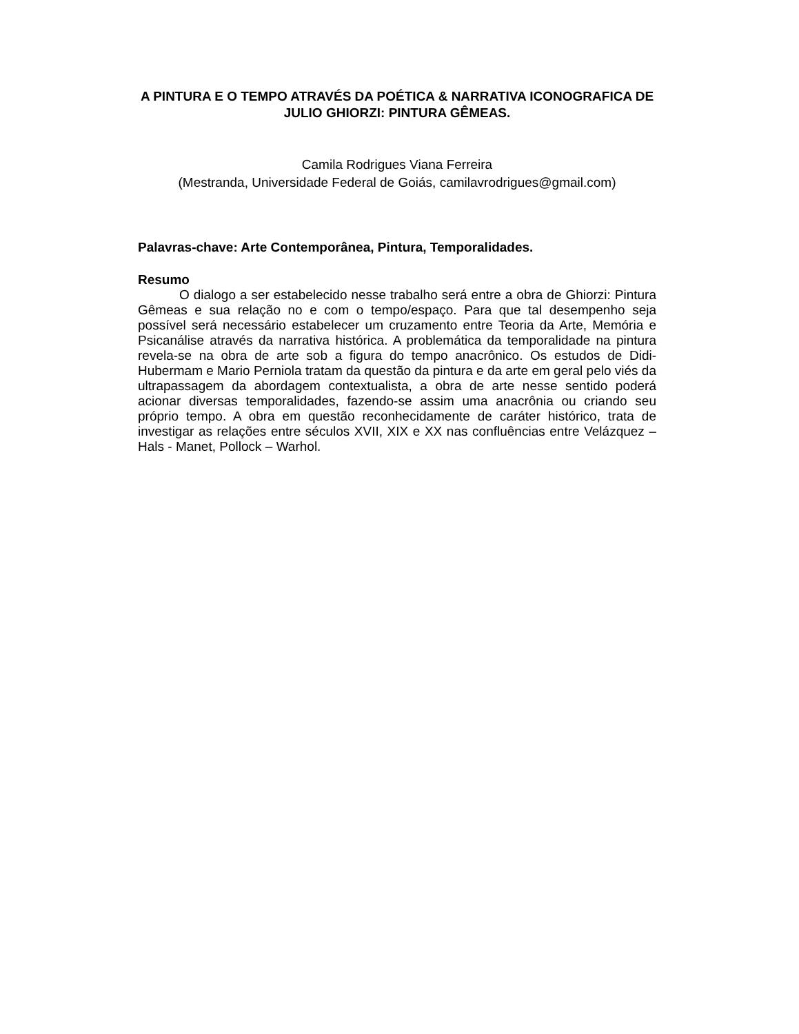A PINTURA E O TEMPO ATRAVÉS DA POÉTICA & NARRATIVA ICONOGRAFICA DE JULIO GHIORZI: PINTURA GÊMEAS.
Camila Rodrigues Viana Ferreira
(Mestranda, Universidade Federal de Goiás, camilavrodrigues@gmail.com)
Palavras-chave: Arte Contemporânea, Pintura, Temporalidades.
Resumo
O dialogo a ser estabelecido nesse trabalho será entre a obra de Ghiorzi: Pintura Gêmeas e sua relação no e com o tempo/espaço. Para que tal desempenho seja possível será necessário estabelecer um cruzamento entre Teoria da Arte, Memória e Psicanálise através da narrativa histórica. A problemática da temporalidade na pintura revela-se na obra de arte sob a figura do tempo anacrônico. Os estudos de Didi- Hubermam e Mario Perniola tratam da questão da pintura e da arte em geral pelo viés da ultrapassagem da abordagem contextualista, a obra de arte nesse sentido poderá acionar diversas temporalidades, fazendo-se assim uma anacrônia ou criando seu próprio tempo. A obra em questão reconhecidamente de caráter histórico, trata de investigar as relações entre séculos XVII, XIX e XX nas confluências entre Velázquez – Hals - Manet, Pollock – Warhol.